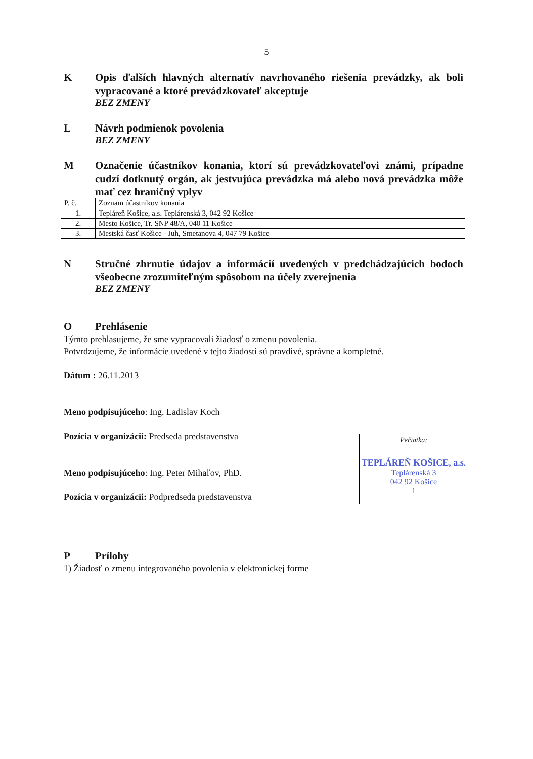5
K Opis ďalších hlavných alternatív navrhovaného riešenia prevádzky, ak boli vypracované a ktoré prevádzkovateľ akceptuje
BEZ ZMENY
L Návrh podmienok povolenia
BEZ ZMENY
M Označenie účastníkov konania, ktorí sú prevádzkovateľovi známi, prípadne cudzí dotknutý orgán, ak jestvujúca prevádzka má alebo nová prevádzka môže mať cez hraničný vplyv
| P. č. | Zoznam účastníkov konania |
| 1. | Tepláreň Košice, a.s. Teplárenská 3, 042 92 Košice |
| 2. | Mesto Košice, Tr. SNP 48/A, 040 11 Košice |
| 3. | Mestská časť Košice - Juh, Smetanova 4, 047 79 Košice |
N Stručné zhrnutie údajov a informácií uvedených v predchádzajúcich bodoch všeobecne zrozumiteľným spôsobom na účely zverejnenia
BEZ ZMENY
O Prehlásenie
Týmto prehlasujeme, že sme vypracovali žiadosť o zmenu povolenia.
Potvrdzujeme, že informácie uvedené v tejto žiadosti sú pravdivé, správne a kompletné.
Dátum : 26.11.2013
Meno podpisujúceho: Ing. Ladislav Koch
Pozícia v organizácii: Predseda predstavenstva
Meno podpisujúceho: Ing. Peter Mihaľov, PhD.
Pozícia v organizácii: Podpredseda predstavenstva
Pečiatka:
TEPLÁREŇ KOŠICE, a.s.
Teplárenská 3
042 92 Košice
1
P Prílohy
1) Žiadosť o zmenu integrovaného povolenia v elektronickej forme